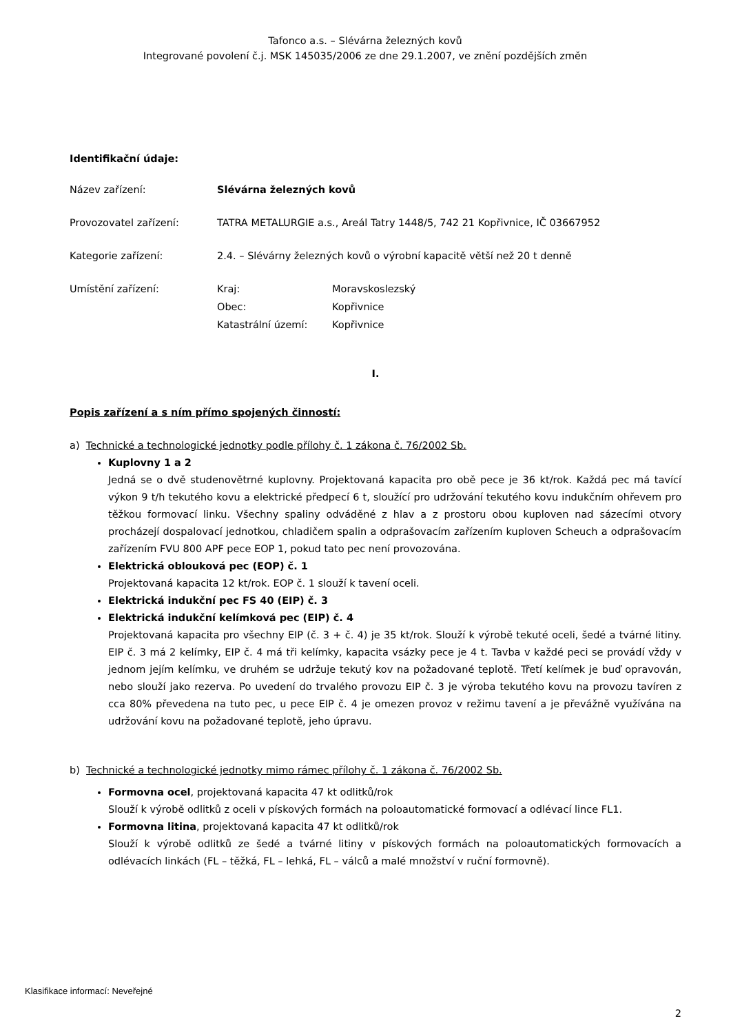Tafonco a.s. – Slévárna železných kovů
Integrované povolení č.j. MSK 145035/2006 ze dne 29.1.2007, ve znění pozdějších změn
Identifikační údaje:
Název zařízení: Slévárna železných kovů
Provozovatel zařízení: TATRA METALURGIE a.s., Areál Tatry 1448/5, 742 21 Kopřivnice, IČ 03667952
Kategorie zařízení: 2.4. – Slévárny železných kovů o výrobní kapacitě větší než 20 t denně
Umístění zařízení:
Kraj: Moravskoslezský Obec: Kopřivnice Katastrální území: Kopřivnice
I.
Popis zařízení a s ním přímo spojených činností:
a) Technické a technologické jednotky podle přílohy č. 1 zákona č. 76/2002 Sb.
Kuplovny 1 a 2
Jedná se o dvě studenovětrné kuplovny. Projektovaná kapacita pro obě pece je 36 kt/rok. Každá pec má tavící výkon 9 t/h tekutého kovu a elektrické předpecí 6 t, sloužící pro udržování tekutého kovu indukčním ohřevem pro těžkou formovací linku. Všechny spaliny odváděné z hlav a z prostoru obou kuploven nad sázecími otvory procházejí dospalovací jednotkou, chladičem spalin a odprašovacím zařízením kuploven Scheuch a odprašovacím zařízením FVU 800 APF pece EOP 1, pokud tato pec není provozována.
Elektrická oblouková pec (EOP) č. 1
Projektovaná kapacita 12 kt/rok. EOP č. 1 slouží k tavení oceli.
Elektrická indukční pec FS 40 (EIP) č. 3
Elektrická indukční kelímková pec (EIP) č. 4
Projektovaná kapacita pro všechny EIP (č. 3 + č. 4) je 35 kt/rok. Slouží k výrobě tekuté oceli, šedé a tvárné litiny. EIP č. 3 má 2 kelímky, EIP č. 4 má tři kelímky, kapacita vsázky pece je 4 t. Tavba v každé peci se provádí vždy v jednom jejím kelímku, ve druhém se udržuje tekutý kov na požadované teplotě. Třetí kelímek je buď opravován, nebo slouží jako rezerva. Po uvedení do trvalého provozu EIP č. 3 je výroba tekutého kovu na provozu tavíren z cca 80% převedena na tuto pec, u pece EIP č. 4 je omezen provoz v režimu tavení a je převážně využívána na udržování kovu na požadované teplotě, jeho úpravu.
b) Technické a technologické jednotky mimo rámec přílohy č. 1 zákona č. 76/2002 Sb.
Formovna ocel, projektovaná kapacita 47 kt odlitků/rok
Slouží k výrobě odlitků z oceli v pískových formách na poloautomatické formovací a odlévací lince FL1.
Formovna litina, projektovaná kapacita 47 kt odlitků/rok
Slouží k výrobě odlitků ze šedé a tvárné litiny v pískových formách na poloautomatických formovacích a odlévacích linkách (FL – těžká, FL – lehká, FL – válců a malé množství v ruční formovně).
Klasifikace informací: Neveřejné
2